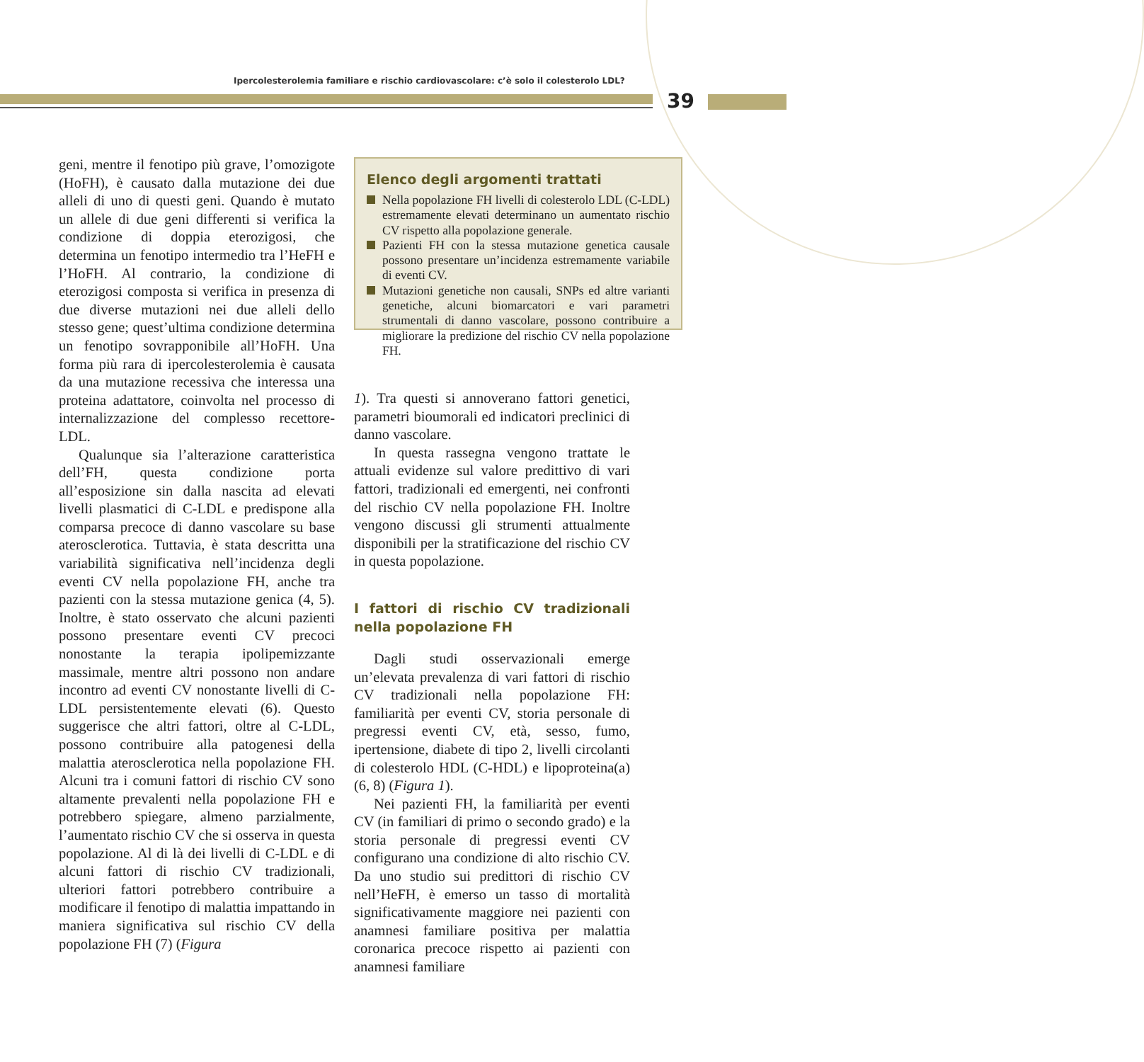Ipercolesterolemia familiare e rischio cardiovascolare: c’è solo il colesterolo LDL?
39
geni, mentre il fenotipo più grave, l’omozigote (HoFH), è causato dalla mutazione dei due alleli di uno di questi geni. Quando è mutato un allele di due geni differenti si verifica la condizione di doppia eterozigosi, che determina un fenotipo intermedio tra l’HeFH e l’HoFH. Al contrario, la condizione di eterozigosi composta si verifica in presenza di due diverse mutazioni nei due alleli dello stesso gene; quest’ultima condizione determina un fenotipo sovrapponibile all’HoFH. Una forma più rara di ipercolesterolemia è causata da una mutazione recessiva che interessa una proteina adattatore, coinvolta nel processo di internalizzazione del complesso recettore-LDL.
Qualunque sia l’alterazione caratteristica dell’FH, questa condizione porta all’esposizione sin dalla nascita ad elevati livelli plasmatici di C-LDL e predispone alla comparsa precoce di danno vascolare su base aterosclerotica. Tuttavia, è stata descritta una variabilità significativa nell’incidenza degli eventi CV nella popolazione FH, anche tra pazienti con la stessa mutazione genica (4, 5). Inoltre, è stato osservato che alcuni pazienti possono presentare eventi CV precoci nonostante la terapia ipolipemizzante massimale, mentre altri possono non andare incontro ad eventi CV nonostante livelli di C-LDL persistentemente elevati (6). Questo suggerisce che altri fattori, oltre al C-LDL, possono contribuire alla patogenesi della malattia aterosclerotica nella popolazione FH. Alcuni tra i comuni fattori di rischio CV sono altamente prevalenti nella popolazione FH e potrebbero spiegare, almeno parzialmente, l’aumentato rischio CV che si osserva in questa popolazione. Al di là dei livelli di C-LDL e di alcuni fattori di rischio CV tradizionali, ulteriori fattori potrebbero contribuire a modificare il fenotipo di malattia impattando in maniera significativa sul rischio CV della popolazione FH (7) (Figura
Elenco degli argomenti trattati
Nella popolazione FH livelli di colesterolo LDL (C-LDL) estremamente elevati determinano un aumentato rischio CV rispetto alla popolazione generale.
Pazienti FH con la stessa mutazione genetica causale possono presentare un’incidenza estremamente variabile di eventi CV.
Mutazioni genetiche non causali, SNPs ed altre varianti genetiche, alcuni biomarcatori e vari parametri strumentali di danno vascolare, possono contribuire a migliorare la predizione del rischio CV nella popolazione FH.
1). Tra questi si annoverano fattori genetici, parametri bioumorali ed indicatori preclinici di danno vascolare.
In questa rassegna vengono trattate le attuali evidenze sul valore predittivo di vari fattori, tradizionali ed emergenti, nei confronti del rischio CV nella popolazione FH. Inoltre vengono discussi gli strumenti attualmente disponibili per la stratificazione del rischio CV in questa popolazione.
I fattori di rischio CV tradizionali nella popolazione FH
Dagli studi osservazionali emerge un’elevata prevalenza di vari fattori di rischio CV tradizionali nella popolazione FH: familiarità per eventi CV, storia personale di pregressi eventi CV, età, sesso, fumo, ipertensione, diabete di tipo 2, livelli circolanti di colesterolo HDL (C-HDL) e lipoproteina(a) (6, 8) (Figura 1).
Nei pazienti FH, la familiarità per eventi CV (in familiari di primo o secondo grado) e la storia personale di pregressi eventi CV configurano una condizione di alto rischio CV. Da uno studio sui predittori di rischio CV nell’HeFH, è emerso un tasso di mortalità significativamente maggiore nei pazienti con anamnesi familiare positiva per malattia coronarica precoce rispetto ai pazienti con anamnesi familiare